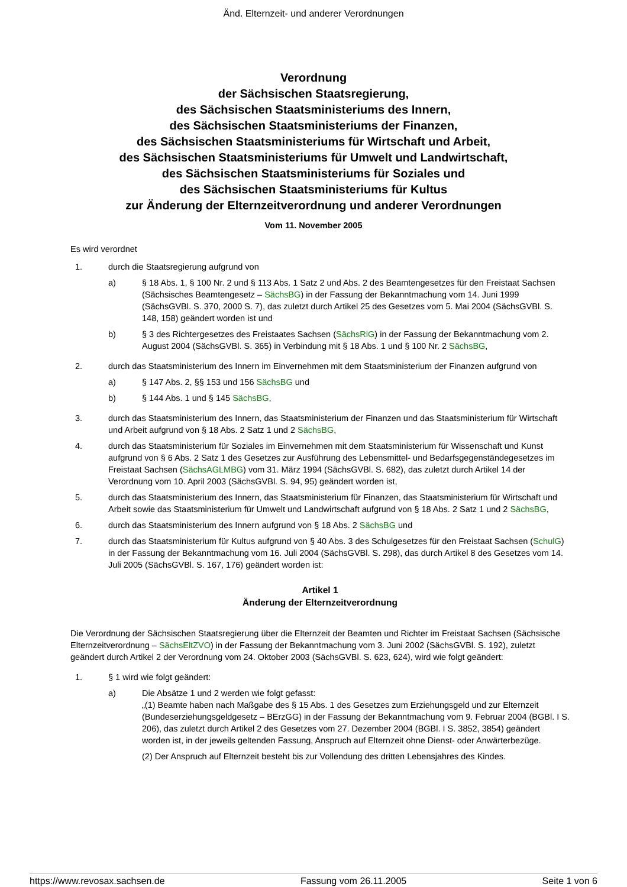Änd. Elternzeit- und anderer Verordnungen
Verordnung
der Sächsischen Staatsregierung,
des Sächsischen Staatsministeriums des Innern,
des Sächsischen Staatsministeriums der Finanzen,
des Sächsischen Staatsministeriums für Wirtschaft und Arbeit,
des Sächsischen Staatsministeriums für Umwelt und Landwirtschaft,
des Sächsischen Staatsministeriums für Soziales und
des Sächsischen Staatsministeriums für Kultus
zur Änderung der Elternzeitverordnung und anderer Verordnungen
Vom 11. November 2005
Es wird verordnet
1. durch die Staatsregierung aufgrund von
a) § 18 Abs. 1, § 100 Nr. 2 und § 113 Abs. 1 Satz 2 und Abs. 2 des Beamtengesetzes für den Freistaat Sachsen (Sächsisches Beamtengesetz – SächsBG) in der Fassung der Bekanntmachung vom 14. Juni 1999 (SächsGVBl. S. 370, 2000 S. 7), das zuletzt durch Artikel 25 des Gesetzes vom 5. Mai 2004 (SächsGVBl. S. 148, 158) geändert worden ist und
b) § 3 des Richtergesetzes des Freistaates Sachsen (SächsRiG) in der Fassung der Bekanntmachung vom 2. August 2004 (SächsGVBl. S. 365) in Verbindung mit § 18 Abs. 1 und § 100 Nr. 2 SächsBG,
2. durch das Staatsministerium des Innern im Einvernehmen mit dem Staatsministerium der Finanzen aufgrund von
a) § 147 Abs. 2, §§ 153 und 156 SächsBG und
b) § 144 Abs. 1 und § 145 SächsBG,
3. durch das Staatsministerium des Innern, das Staatsministerium der Finanzen und das Staatsministerium für Wirtschaft und Arbeit aufgrund von § 18 Abs. 2 Satz 1 und 2 SächsBG,
4. durch das Staatsministerium für Soziales im Einvernehmen mit dem Staatsministerium für Wissenschaft und Kunst aufgrund von § 6 Abs. 2 Satz 1 des Gesetzes zur Ausführung des Lebensmittel- und Bedarfsgegenständegesetzes im Freistaat Sachsen (SächsAGLMBG) vom 31. März 1994 (SächsGVBl. S. 682), das zuletzt durch Artikel 14 der Verordnung vom 10. April 2003 (SächsGVBl. S. 94, 95) geändert worden ist,
5. durch das Staatsministerium des Innern, das Staatsministerium für Finanzen, das Staatsministerium für Wirtschaft und Arbeit sowie das Staatsministerium für Umwelt und Landwirtschaft aufgrund von § 18 Abs. 2 Satz 1 und 2 SächsBG,
6. durch das Staatsministerium des Innern aufgrund von § 18 Abs. 2 SächsBG und
7. durch das Staatsministerium für Kultus aufgrund von § 40 Abs. 3 des Schulgesetzes für den Freistaat Sachsen (SchulG) in der Fassung der Bekanntmachung vom 16. Juli 2004 (SächsGVBl. S. 298), das durch Artikel 8 des Gesetzes vom 14. Juli 2005 (SächsGVBl. S. 167, 176) geändert worden ist:
Artikel 1
Änderung der Elternzeitverordnung
Die Verordnung der Sächsischen Staatsregierung über die Elternzeit der Beamten und Richter im Freistaat Sachsen (Sächsische Elternzeitverordnung – SächsEltZVO) in der Fassung der Bekanntmachung vom 3. Juni 2002 (SächsGVBl. S. 192), zuletzt geändert durch Artikel 2 der Verordnung vom 24. Oktober 2003 (SächsGVBl. S. 623, 624), wird wie folgt geändert:
1. § 1 wird wie folgt geändert:
a) Die Absätze 1 und 2 werden wie folgt gefasst:
„(1) Beamte haben nach Maßgabe des § 15 Abs. 1 des Gesetzes zum Erziehungsgeld und zur Elternzeit (Bundeserziehungsgeldgesetz – BErzGG) in der Fassung der Bekanntmachung vom 9. Februar 2004 (BGBl. I S. 206), das zuletzt durch Artikel 2 des Gesetzes vom 27. Dezember 2004 (BGBl. I S. 3852, 3854) geändert worden ist, in der jeweils geltenden Fassung, Anspruch auf Elternzeit ohne Dienst- oder Anwärterbezüge.
(2) Der Anspruch auf Elternzeit besteht bis zur Vollendung des dritten Lebensjahres des Kindes.
https://www.revosax.sachsen.de Fassung vom 26.11.2005 Seite 1 von 6